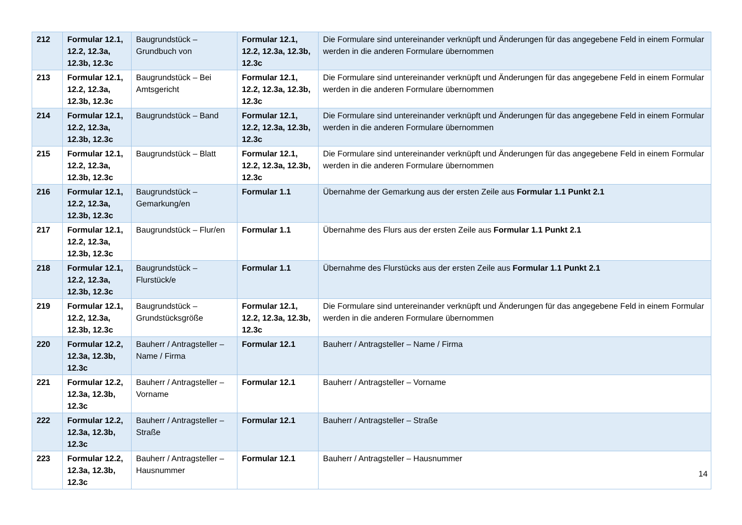| 212 | Formular 12.1, 12.2, 12.3a, 12.3b, 12.3c | Baugrundstück – Grundbuch von | Formular 12.1, 12.2, 12.3a, 12.3b, 12.3c | Die Formulare sind untereinander verknüpft und Änderungen für das angegebene Feld in einem Formular werden in die anderen Formulare übernommen |
| 213 | Formular 12.1, 12.2, 12.3a, 12.3b, 12.3c | Baugrundstück – Bei Amtsgericht | Formular 12.1, 12.2, 12.3a, 12.3b, 12.3c | Die Formulare sind untereinander verknüpft und Änderungen für das angegebene Feld in einem Formular werden in die anderen Formulare übernommen |
| 214 | Formular 12.1, 12.2, 12.3a, 12.3b, 12.3c | Baugrundstück – Band | Formular 12.1, 12.2, 12.3a, 12.3b, 12.3c | Die Formulare sind untereinander verknüpft und Änderungen für das angegebene Feld in einem Formular werden in die anderen Formulare übernommen |
| 215 | Formular 12.1, 12.2, 12.3a, 12.3b, 12.3c | Baugrundstück – Blatt | Formular 12.1, 12.2, 12.3a, 12.3b, 12.3c | Die Formulare sind untereinander verknüpft und Änderungen für das angegebene Feld in einem Formular werden in die anderen Formulare übernommen |
| 216 | Formular 12.1, 12.2, 12.3a, 12.3b, 12.3c | Baugrundstück – Gemarkung/en | Formular 1.1 | Übernahme der Gemarkung aus der ersten Zeile aus Formular 1.1 Punkt 2.1 |
| 217 | Formular 12.1, 12.2, 12.3a, 12.3b, 12.3c | Baugrundstück – Flur/en | Formular 1.1 | Übernahme des Flurs aus der ersten Zeile aus Formular 1.1 Punkt 2.1 |
| 218 | Formular 12.1, 12.2, 12.3a, 12.3b, 12.3c | Baugrundstück – Flurstück/e | Formular 1.1 | Übernahme des Flurstücks aus der ersten Zeile aus Formular 1.1 Punkt 2.1 |
| 219 | Formular 12.1, 12.2, 12.3a, 12.3b, 12.3c | Baugrundstück – Grundstücksgröße | Formular 12.1, 12.2, 12.3a, 12.3b, 12.3c | Die Formulare sind untereinander verknüpft und Änderungen für das angegebene Feld in einem Formular werden in die anderen Formulare übernommen |
| 220 | Formular 12.2, 12.3a, 12.3b, 12.3c | Bauherr / Antragsteller – Name / Firma | Formular 12.1 | Bauherr / Antragsteller – Name / Firma |
| 221 | Formular 12.2, 12.3a, 12.3b, 12.3c | Bauherr / Antragsteller – Vorname | Formular 12.1 | Bauherr / Antragsteller – Vorname |
| 222 | Formular 12.2, 12.3a, 12.3b, 12.3c | Bauherr / Antragsteller – Straße | Formular 12.1 | Bauherr / Antragsteller – Straße |
| 223 | Formular 12.2, 12.3a, 12.3b, 12.3c | Bauherr / Antragsteller – Hausnummer | Formular 12.1 | Bauherr / Antragsteller – Hausnummer |
14